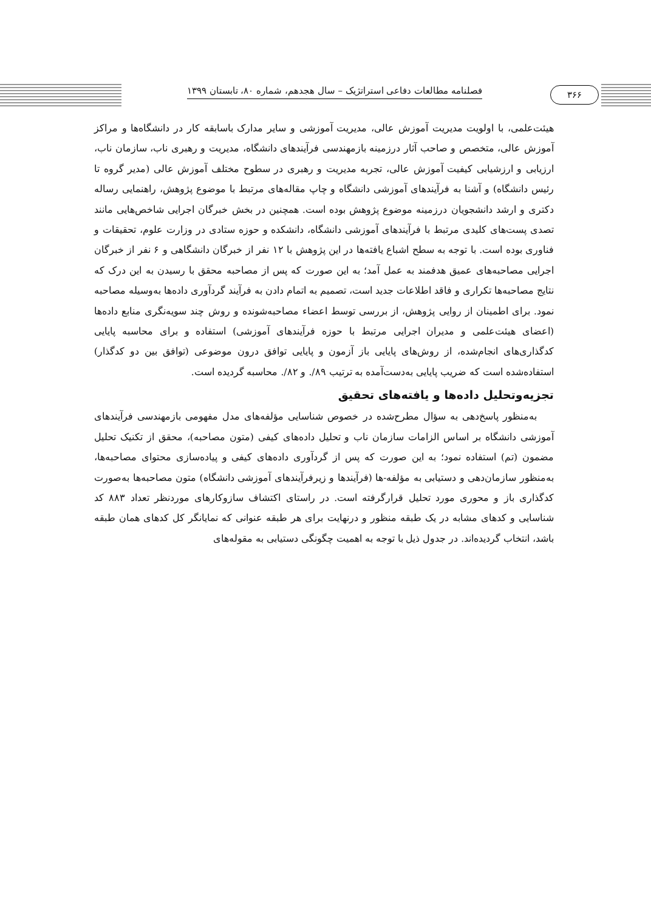فصلنامه مطالعات دفاعی استراتژیک – سال هجدهم، شماره ۸۰، تابستان ۱۳۹۹
۳۶۶
هیئت‌علمی، با اولویت مدیریت آموزش عالی، مدیریت آموزشی و سایر مدارک باسابقه کار در دانشگاه‌ها و مراکز آموزش عالی، متخصص و صاحب آثار درزمینه بازمهندسی فرآیندهای دانشگاه، مدیریت و رهبری ناب، سازمان ناب، ارزیابی و ارزشیابی کیفیت آموزش عالی، تجربه مدیریت و رهبری در سطوح مختلف آموزش عالی (مدیر گروه تا رئیس دانشگاه) و آشنا به فرآیندهای آموزشی دانشگاه و چاپ مقاله‌های مرتبط با موضوع پژوهش، راهنمایی رساله دکتری و ارشد دانشجویان درزمینه موضوع پژوهش بوده است. همچنین در بخش خبرگان اجرایی شاخص‌هایی مانند تصدی پست‌های کلیدی مرتبط با فرآیندهای آموزشی دانشگاه، دانشکده و حوزه ستادی در وزارت علوم، تحقیقات و فناوری بوده است. با توجه به سطح اشباع یافته‌ها در این پژوهش با ۱۲ نفر از خبرگان دانشگاهی و ۶ نفر از خبرگان اجرایی مصاحبه‌های عمیق هدفمند به عمل آمد؛ به این صورت که پس از مصاحبه محقق با رسیدن به این درک که نتایج مصاحبه‌ها تکراری و فاقد اطلاعات جدید است، تصمیم به اتمام دادن به فرآیند گردآوری داده‌ها به‌وسیله مصاحبه نمود. برای اطمینان از روایی پژوهش، از بررسی توسط اعضاء مصاحبه‌شونده و روش چند سویه‌نگری منابع داده‌ها (اعضای هیئت‌علمی و مدیران اجرایی مرتبط با حوزه فرآیندهای آموزشی) استفاده و برای محاسبه پایایی کدگذاری‌های انجام‌شده، از روش‌های پایایی باز آزمون و پایایی توافق درون موضوعی (توافق بین دو کدگذار) استفاده‌شده است که ضریب پایایی به‌دست‌آمده به ترتیب ۸۹/. و ۸۲/. محاسبه گردیده است.
تجزیه‌وتحلیل داده‌ها و یافته‌های تحقیق
به‌منظور پاسخ‌دهی به سؤال مطرح‌شده در خصوص شناسایی مؤلفه‌های مدل مفهومی بازمهندسی فرآیندهای آموزشی دانشگاه بر اساس الزامات سازمان ناب و تحلیل داده‌های کیفی (متون مصاحبه)، محقق از تکنیک تحلیل مضمون (تم) استفاده نمود؛ به این صورت که پس از گردآوری داده‌های کیفی و پیاده‌سازی محتوای مصاحبه‌ها، به‌منظور سازمان‌دهی و دستیابی به مؤلفه-ها (فرآیندها و زیرفرآیندهای آموزشی دانشگاه) متون مصاحبه‌ها به‌صورت کدگذاری باز و محوری مورد تحلیل قرارگرفته است. در راستای اکتشاف سازوکارهای موردنظر تعداد ۸۸۳ کد شناسایی و کدهای مشابه در یک طبقه منظور و درنهایت برای هر طبقه عنوانی که نمایانگر کل کدهای همان طبقه باشد، انتخاب گردیده‌اند. در جدول ذیل با توجه به اهمیت چگونگی دستیابی به مقوله‌های